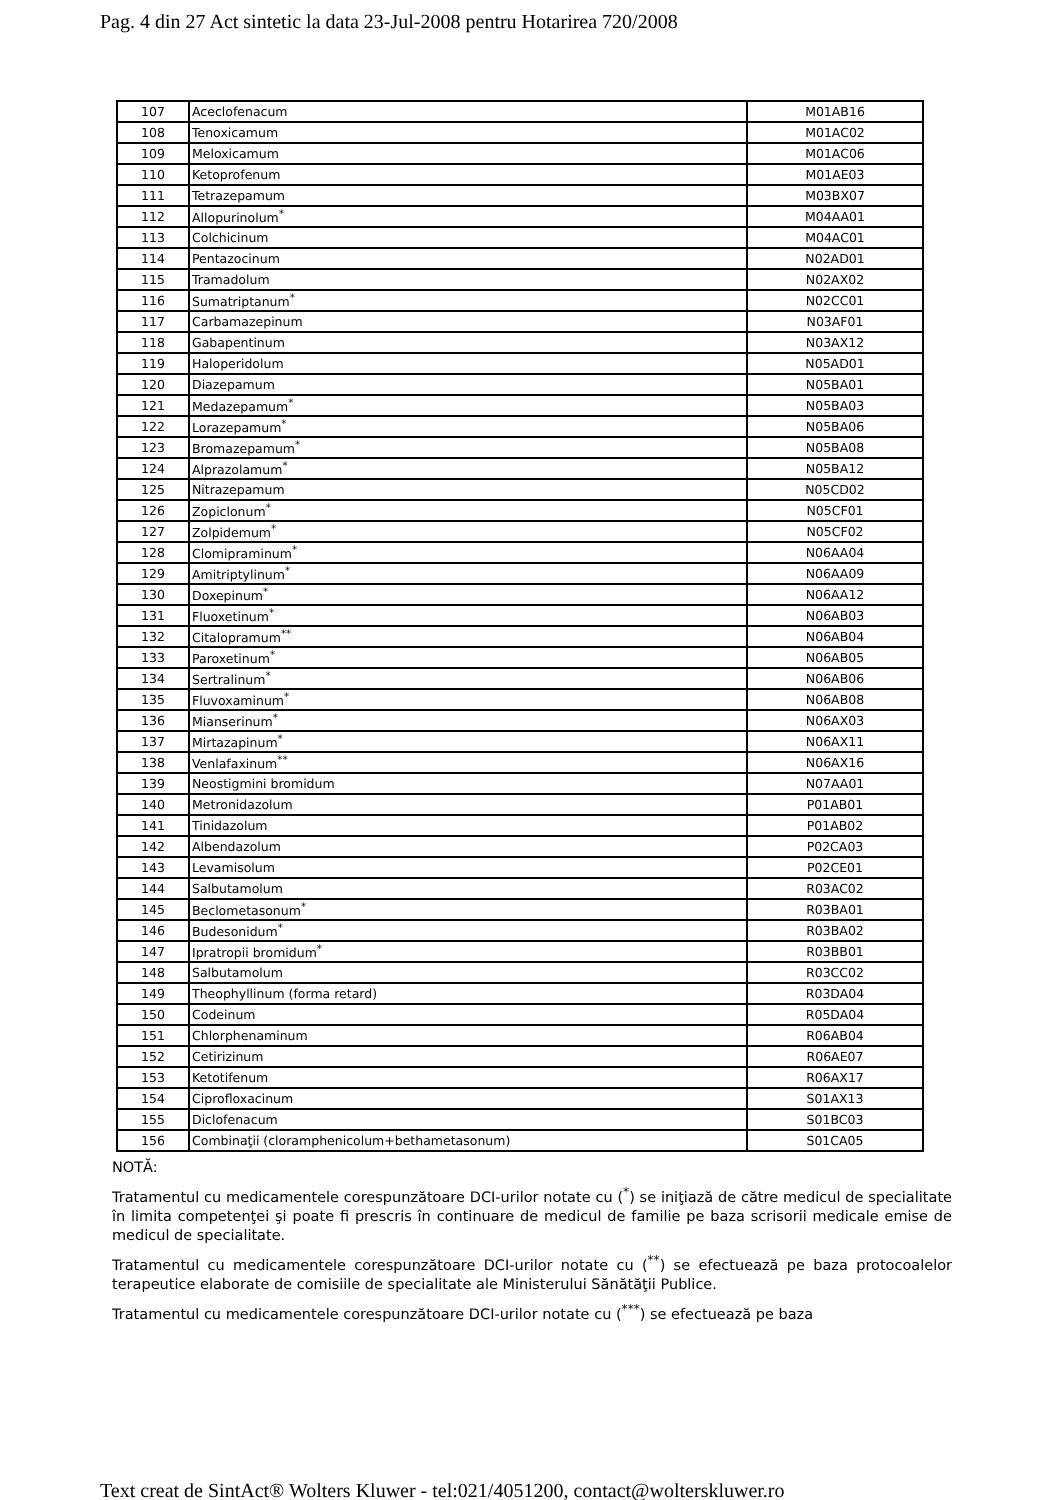Pag. 4 din 27 Act sintetic la data 23-Jul-2008 pentru Hotarirea 720/2008
| 107 | Aceclofenacum | M01AB16 |
| 108 | Tenoxicamum | M01AC02 |
| 109 | Meloxicamum | M01AC06 |
| 110 | Ketoprofenum | M01AE03 |
| 111 | Tetrazepamum | M03BX07 |
| 112 | Allopurinolum<sup>*</sup> | M04AA01 |
| 113 | Colchicinum | M04AC01 |
| 114 | Pentazocinum | N02AD01 |
| 115 | Tramadolum | N02AX02 |
| 116 | Sumatriptanum<sup>*</sup> | N02CC01 |
| 117 | Carbamazepinum | N03AF01 |
| 118 | Gabapentinum | N03AX12 |
| 119 | Haloperidolum | N05AD01 |
| 120 | Diazepamum | N05BA01 |
| 121 | Medazepamum<sup>*</sup> | N05BA03 |
| 122 | Lorazepamum<sup>*</sup> | N05BA06 |
| 123 | Bromazepamum<sup>*</sup> | N05BA08 |
| 124 | Alprazolamum<sup>*</sup> | N05BA12 |
| 125 | Nitrazepamum | N05CD02 |
| 126 | Zopiclonum<sup>*</sup> | N05CF01 |
| 127 | Zolpidemum<sup>*</sup> | N05CF02 |
| 128 | Clomipraminum<sup>*</sup> | N06AA04 |
| 129 | Amitriptylinum<sup>*</sup> | N06AA09 |
| 130 | Doxepinum<sup>*</sup> | N06AA12 |
| 131 | Fluoxetinum<sup>*</sup> | N06AB03 |
| 132 | Citalopramum<sup>**</sup> | N06AB04 |
| 133 | Paroxetinum<sup>*</sup> | N06AB05 |
| 134 | Sertralinum<sup>*</sup> | N06AB06 |
| 135 | Fluvoxaminum<sup>*</sup> | N06AB08 |
| 136 | Mianserinum<sup>*</sup> | N06AX03 |
| 137 | Mirtazapinum<sup>*</sup> | N06AX11 |
| 138 | Venlafaxinum<sup>**</sup> | N06AX16 |
| 139 | Neostigmini bromidum | N07AA01 |
| 140 | Metronidazolum | P01AB01 |
| 141 | Tinidazolum | P01AB02 |
| 142 | Albendazolum | P02CA03 |
| 143 | Levamisolum | P02CE01 |
| 144 | Salbutamolum | R03AC02 |
| 145 | Beclometasonum<sup>*</sup> | R03BA01 |
| 146 | Budesonidum<sup>*</sup> | R03BA02 |
| 147 | Ipratropii bromidum<sup>*</sup> | R03BB01 |
| 148 | Salbutamolum | R03CC02 |
| 149 | Theophyllinum (forma retard) | R03DA04 |
| 150 | Codeinum | R05DA04 |
| 151 | Chlorphenaminum | R06AB04 |
| 152 | Cetirizinum | R06AE07 |
| 153 | Ketotifenum | R06AX17 |
| 154 | Ciprofloxacinum | S01AX13 |
| 155 | Diclofenacum | S01BC03 |
| 156 | Combinaţii (cloramphenicolum+bethametasonum) | S01CA05 |
NOTĂ:
Tratamentul cu medicamentele corespunzătoare DCI-urilor notate cu (<sup>*</sup>) se iniţiază de către medicul de specialitate în limita competenţei şi poate fi prescris în continuare de medicul de familie pe baza scrisorii medicale emise de medicul de specialitate.
Tratamentul cu medicamentele corespunzătoare DCI-urilor notate cu (<sup>**</sup>) se efectuează pe baza protocoalelor terapeutice elaborate de comisiile de specialitate ale Ministerului Sănătăţii Publice.
Tratamentul cu medicamentele corespunzătoare DCI-urilor notate cu (<sup>***</sup>) se efectuează pe baza
Text creat de SintAct® Wolters Kluwer - tel:021/4051200, contact@wolterskluwer.ro